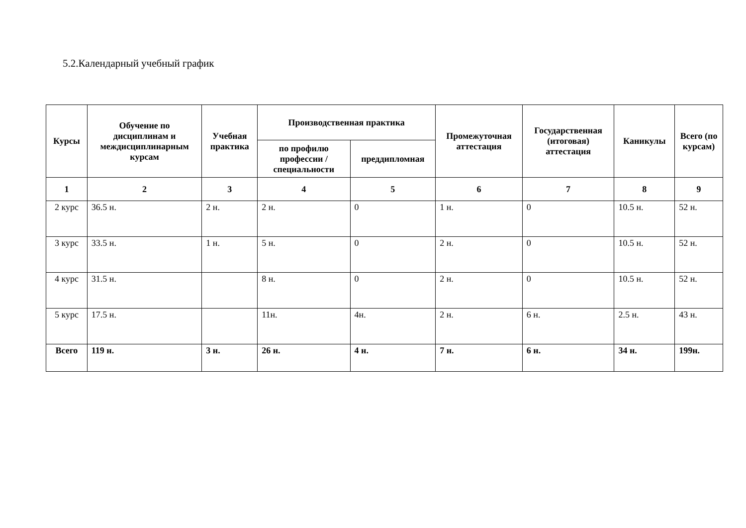5.2.Календарный учебный график
| Курсы | Обучение по дисциплинам и междисциплинарным курсам | Учебная практика | Производственная практика | | Промежуточная аттестация | Государственная (итоговая) аттестация | Каникулы | Всего (по курсам) |
| --- | --- | --- | --- | --- | --- | --- | --- | --- |
| | | | по профилю профессии / специальности | преддипломная | | | | |
| 1 | 2 | 3 | 4 | 5 | 6 | 7 | 8 | 9 |
| 2 курс | 36.5 н. | 2 н. | 2 н. | 0 | 1 н. | 0 | 10.5 н. | 52 н. |
| 3 курс | 33.5 н. | 1 н. | 5 н. | 0 | 2 н. | 0 | 10.5 н. | 52 н. |
| 4 курс | 31.5 н. | | 8 н. | 0 | 2 н. | 0 | 10.5 н. | 52 н. |
| 5 курс | 17.5 н. | | 11н. | 4н. | 2 н. | 6 н. | 2.5 н. | 43 н. |
| Всего | 119 н. | 3 н. | 26 н. | 4 н. | 7 н. | 6 н. | 34 н. | 199н. |